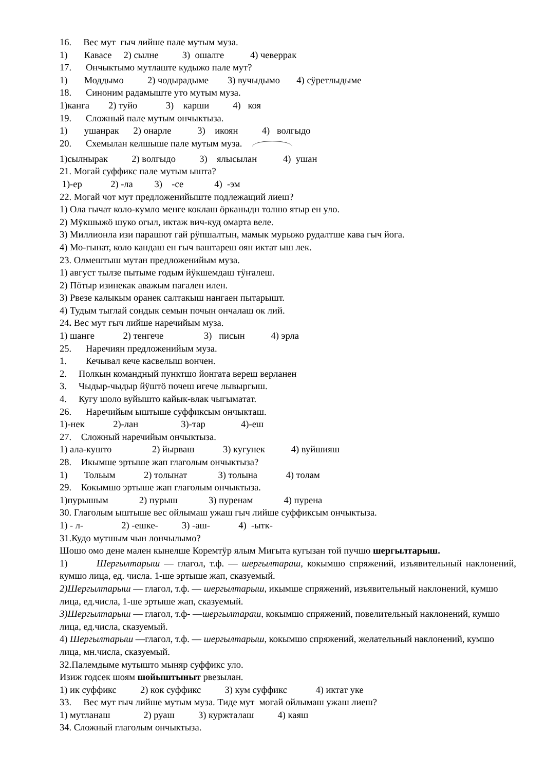16. Вес мут гыч лийше пале мутым муза.
1) Кавасе 2) сылне 3) ошалге 4) чеверрак
17. Ончыктымо мутлаште кудыжо пале мут?
1) Моддымо 2) чодырадыме 3) вучыдымо 4) сӱретлыдыме
18. Синоним радамыште уто мутым муза.
1)канга 2) туйо 3) карши 4) коя
19. Сложный пале мутым ончыктыза.
1) ушанрак 2) онарле 3) икоян 4) волгыдо
20. Схемылан келшыше пале мутым муза.
1)сылнырак 2) волгыдо 3) ялысылан 4) ушан
21. Могай суффикс пале мутым ышта?
1)-ер 2) -ла 3) -се 4) -эм
22. Могай чот мут предложенийыште подлежащий лиеш?
1) Ола гычат коло-кумло менге коклаш ӧрканыдн толшо ятыр ен улo.
2) Мӱкшыжӧ шуко огыл, иктаж вич-куд омарта веле.
3) Миллионла изи парашют гай рӱпшалтын, мамык мурыжо рудалтше кава гыч йога.
4) Мо-гынат, коло кандаш ен гыч ваштареш оян иктат ыш лек.
23. Олмештыш мутан предложенийым муза.
1) август тылзе пытыме годым йӱкшемдаш тӱҥалеш.
2) Пӧтыр изинекак аважым пагален илен.
3) Рвезе калыкым оранек салтакыш нангаен пытарышт.
4) Тудым тыглай сондык семын почын ончалаш ок лий.
24. Вес мут гыч лийше наречийым муза.
1) шанге 2) тенгече 3) писын 4) эрла
25. Наречиян предложенийым муза.
1. Кечывал кече касвелыш вончен.
2. Полкын командный пунктшо йонгата вереш верланен
3. Чыдыр-чыдыр йӱштӧ почеш игече лывыргыш.
4. Кугу шоло вуйышто кайык-влак чыгыматат.
26. Наречийым ыштыше суффиксым ончыкташ.
1)-нек 2)-лан 3)-тар 4)-еш
27. Сложный наречийым ончыктыза.
1) ала-кушто 2) йырваш 3) кугунек 4) вуйшияш
28. Икымше эртыше жап глаголым ончыктыза?
1) Тольым 2) толынат 3) толына 4) толам
29. Кокымшо эртыше жап глаголым ончыктыза.
1)пурышым 2) пурыш 3) пуренам 4) пурена
30. Глаголым ыштыше вес ойлымаш ужаш гыч лийше суффиксым ончыктыза.
1) - л- 2) -ешке- 3) -аш- 4) -ытк-
31.Кудо мутшым чын лончылымо?
Шошо омо дене мален кынелше Коремтӱр ялым Мигыта кугызан той пучшо шергылтарыш.
1) Шергылтарыш — глагол, т.ф. — шергылтараш, кокымшо спряжений, изъявительный наклонений, кумшо лица, ед. числа. 1-ше эртыше жап, сказуемый.
2)Шергылтарыш — глагол, т.ф. — шергылтарыш, икымше спряжений, изъявительный наклонений, кумшо лица, ед.числа, 1-ше эртыше жап, сказуемый.
3)Шергылтарыш — глагол, т.ф- —шергылтараш, кокымшо спряжений, повелительный наклонений, кумшо лица, ед.числа, сказуемый.
4) Шергылтарыш —глагол, т.ф. — шергылтарыш, кокымшо спряжений, желательный наклонений, кумшо лица, мн.числа, сказуемый.
32.Палемдыме мутышто мыняр суффикс уло.
Изиж годсек шоям шойыштыныт рвезылан.
1) ик суффикс 2) кок суффикс 3) кум суффикс 4) иктат уке
33. Вес мут гыч лийше мутым муза. Тиде мут могай ойлымаш ужаш лиеш?
1) мутланаш 2) руаш 3) куржталаш 4) каяш
34. Сложный глаголым ончыктыза.